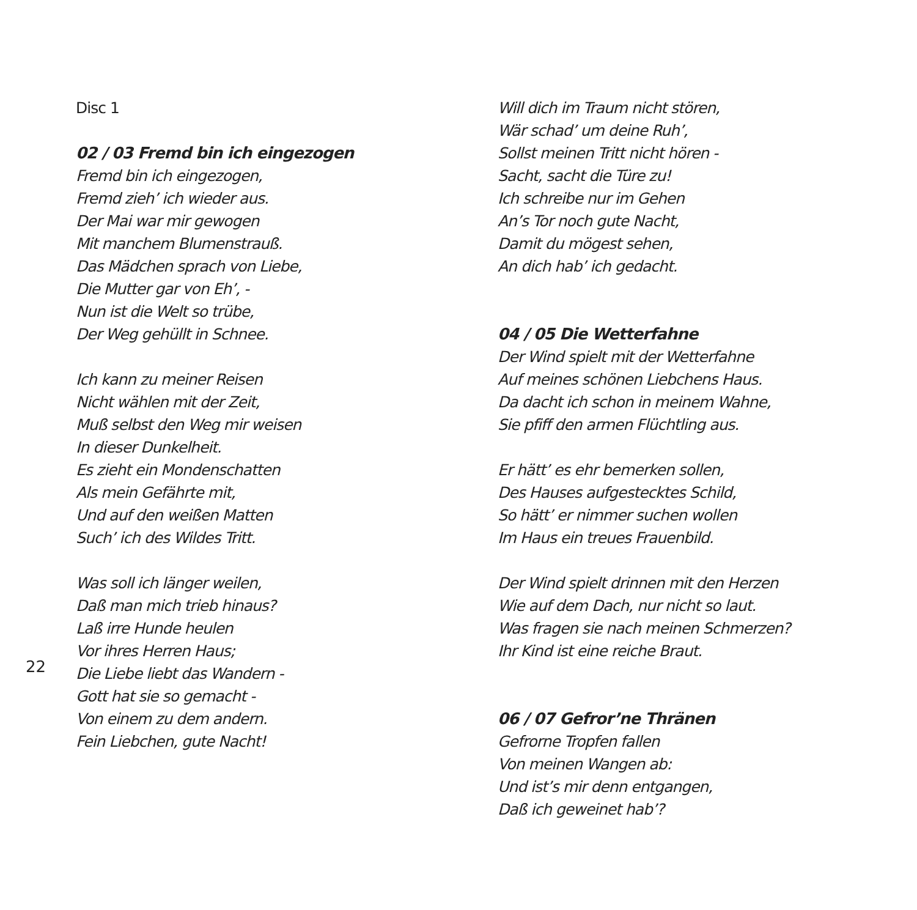Disc 1
02 / 03 Fremd bin ich eingezogen
Fremd bin ich eingezogen,
Fremd zieh’ ich wieder aus.
Der Mai war mir gewogen
Mit manchem Blumenstrauß.
Das Mädchen sprach von Liebe,
Die Mutter gar von Eh’, -
Nun ist die Welt so trübe,
Der Weg gehüllt in Schnee.
Ich kann zu meiner Reisen
Nicht wählen mit der Zeit,
Muß selbst den Weg mir weisen
In dieser Dunkelheit.
Es zieht ein Mondenschatten
Als mein Gefährte mit,
Und auf den weißen Matten
Such’ ich des Wildes Tritt.
Was soll ich länger weilen,
Daß man mich trieb hinaus?
Laß irre Hunde heulen
Vor ihres Herren Haus;
Die Liebe liebt das Wandern -
Gott hat sie so gemacht -
Von einem zu dem andern.
Fein Liebchen, gute Nacht!
Will dich im Traum nicht stören,
Wär schad’ um deine Ruh’,
Sollst meinen Tritt nicht hören -
Sacht, sacht die Türe zu!
Ich schreibe nur im Gehen
An’s Tor noch gute Nacht,
Damit du mögest sehen,
An dich hab’ ich gedacht.
04 / 05 Die Wetterfahne
Der Wind spielt mit der Wetterfahne
Auf meines schönen Liebchens Haus.
Da dacht ich schon in meinem Wahne,
Sie pfiff den armen Flüchtling aus.
Er hätt’ es ehr bemerken sollen,
Des Hauses aufgestecktes Schild,
So hätt’ er nimmer suchen wollen
Im Haus ein treues Frauenbild.
Der Wind spielt drinnen mit den Herzen
Wie auf dem Dach, nur nicht so laut.
Was fragen sie nach meinen Schmerzen?
Ihr Kind ist eine reiche Braut.
06 / 07 Gefror’ne Thränen
Gefrorne Tropfen fallen
Von meinen Wangen ab:
Und ist’s mir denn entgangen,
Daß ich geweinet hab’?
22